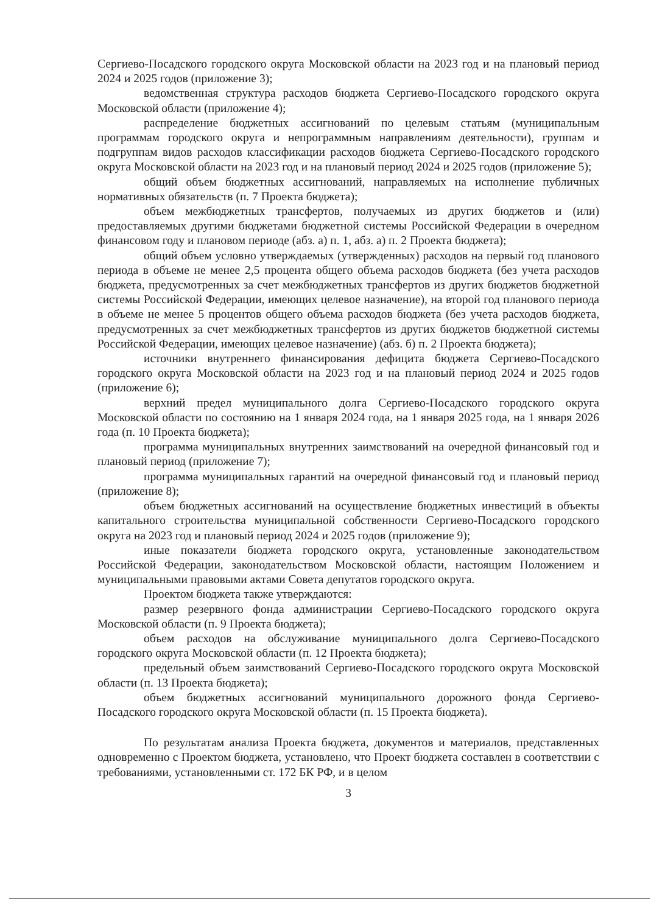Сергиево-Посадского городского округа Московской области на 2023 год и на плановый период 2024 и 2025 годов (приложение 3);
ведомственная структура расходов бюджета Сергиево-Посадского городского округа Московской области (приложение 4);
распределение бюджетных ассигнований по целевым статьям (муниципальным программам городского округа и непрограммным направлениям деятельности), группам и подгруппам видов расходов классификации расходов бюджета Сергиево-Посадского городского округа Московской области на 2023 год и на плановый период 2024 и 2025 годов (приложение 5);
общий объем бюджетных ассигнований, направляемых на исполнение публичных нормативных обязательств (п. 7 Проекта бюджета);
объем межбюджетных трансфертов, получаемых из других бюджетов и (или) предоставляемых другими бюджетами бюджетной системы Российской Федерации в очередном финансовом году и плановом периоде (абз. а) п. 1, абз. а) п. 2 Проекта бюджета);
общий объем условно утверждаемых (утвержденных) расходов на первый год планового периода в объеме не менее 2,5 процента общего объема расходов бюджета (без учета расходов бюджета, предусмотренных за счет межбюджетных трансфертов из других бюджетов бюджетной системы Российской Федерации, имеющих целевое назначение), на второй год планового периода в объеме не менее 5 процентов общего объема расходов бюджета (без учета расходов бюджета, предусмотренных за счет межбюджетных трансфертов из других бюджетов бюджетной системы Российской Федерации, имеющих целевое назначение) (абз. б) п. 2 Проекта бюджета);
источники внутреннего финансирования дефицита бюджета Сергиево-Посадского городского округа Московской области на 2023 год и на плановый период 2024 и 2025 годов (приложение 6);
верхний предел муниципального долга Сергиево-Посадского городского округа Московской области по состоянию на 1 января 2024 года, на 1 января 2025 года, на 1 января 2026 года (п. 10 Проекта бюджета);
программа муниципальных внутренних заимствований на очередной финансовый год и плановый период (приложение 7);
программа муниципальных гарантий на очередной финансовый год и плановый период (приложение 8);
объем бюджетных ассигнований на осуществление бюджетных инвестиций в объекты капитального строительства муниципальной собственности Сергиево-Посадского городского округа на 2023 год и плановый период 2024 и 2025 годов (приложение 9);
иные показатели бюджета городского округа, установленные законодательством Российской Федерации, законодательством Московской области, настоящим Положением и муниципальными правовыми актами Совета депутатов городского округа.
Проектом бюджета также утверждаются:
размер резервного фонда администрации Сергиево-Посадского городского округа Московской области (п. 9 Проекта бюджета);
объем расходов на обслуживание муниципального долга Сергиево-Посадского городского округа Московской области (п. 12 Проекта бюджета);
предельный объем заимствований Сергиево-Посадского городского округа Московской области (п. 13 Проекта бюджета);
объем бюджетных ассигнований муниципального дорожного фонда Сергиево-Посадского городского округа Московской области (п. 15 Проекта бюджета).
По результатам анализа Проекта бюджета, документов и материалов, представленных одновременно с Проектом бюджета, установлено, что Проект бюджета составлен в соответствии с требованиями, установленными ст. 172 БК РФ, и в целом
3